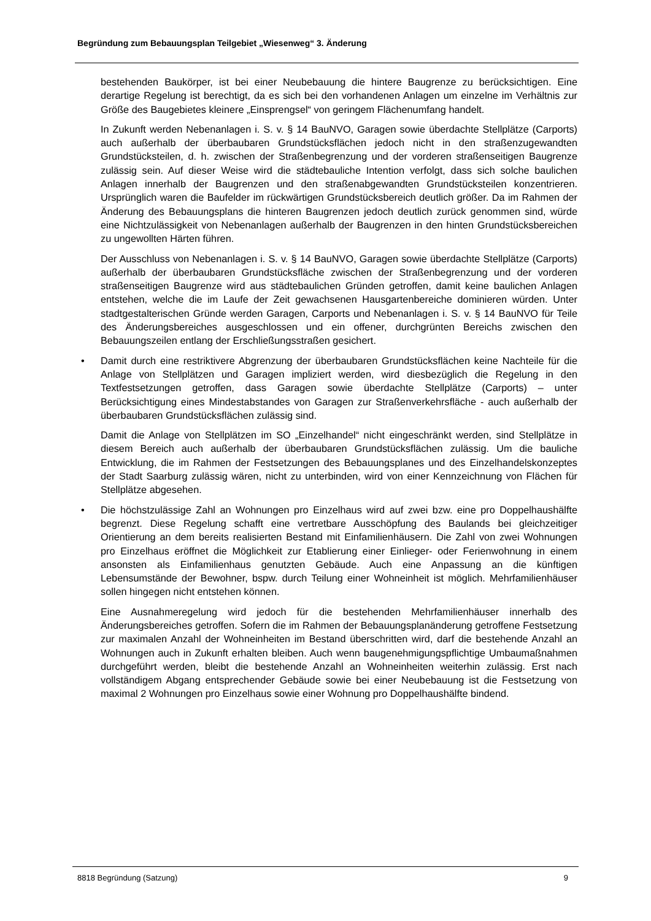Begründung zum Bebauungsplan Teilgebiet „Wiesenweg“ 3. Änderung
bestehenden Baukörper, ist bei einer Neubebauung die hintere Baugrenze zu berücksichtigen. Eine derartige Regelung ist berechtigt, da es sich bei den vorhandenen Anlagen um einzelne im Verhältnis zur Größe des Baugebietes kleinere „Einsprengsel“ von geringem Flächenumfang handelt.
In Zukunft werden Nebenanlagen i. S. v. § 14 BauNVO, Garagen sowie überdachte Stellplätze (Carports) auch außerhalb der überbaubaren Grundstücksflächen jedoch nicht in den straßenzugewandten Grundstücksteilen, d. h. zwischen der Straßenbegrenzung und der vorderen straßenseitigen Baugrenze zulässig sein. Auf dieser Weise wird die städtebauliche Intention verfolgt, dass sich solche baulichen Anlagen innerhalb der Baugrenzen und den straßenabgewandten Grundstücksteilen konzentrieren. Ursprünglich waren die Baufelder im rückwärtigen Grundstücksbereich deutlich größer. Da im Rahmen der Änderung des Bebauungsplans die hinteren Baugrenzen jedoch deutlich zurück genommen sind, würde eine Nichtzulässigkeit von Nebenanlagen außerhalb der Baugrenzen in den hinten Grundstücksbereichen zu ungewollten Härten führen.
Der Ausschluss von Nebenanlagen i. S. v. § 14 BauNVO, Garagen sowie überdachte Stellplätze (Carports) außerhalb der überbaubaren Grundstücksfläche zwischen der Straßenbegrenzung und der vorderen straßenseitigen Baugrenze wird aus städtebaulichen Gründen getroffen, damit keine baulichen Anlagen entstehen, welche die im Laufe der Zeit gewachsenen Hausgartenbereiche dominieren würden. Unter stadtgestalterischen Gründe werden Garagen, Carports und Nebenanlagen i. S. v. § 14 BauNVO für Teile des Änderungsbereiches ausgeschlossen und ein offener, durchgrünten Bereichs zwischen den Bebauungszeilen entlang der Erschließungsstraßen gesichert.
• Damit durch eine restriktivere Abgrenzung der überbaubaren Grundstücksflächen keine Nachteile für die Anlage von Stellplätzen und Garagen impliziert werden, wird diesbezüglich die Regelung in den Textfestsetzungen getroffen, dass Garagen sowie überdachte Stellplätze (Carports) – unter Berücksichtigung eines Mindestabstandes von Garagen zur Straßenverkehrsfläche - auch außerhalb der überbaubaren Grundstücksflächen zulässig sind.
Damit die Anlage von Stellplätzen im SO „Einzelhandel“ nicht eingeschränkt werden, sind Stellplätze in diesem Bereich auch außerhalb der überbaubaren Grundstücksflächen zulässig. Um die bauliche Entwicklung, die im Rahmen der Festsetzungen des Bebauungsplanes und des Einzelhandelskonzeptes der Stadt Saarburg zulässig wären, nicht zu unterbinden, wird von einer Kennzeichnung von Flächen für Stellplätze abgesehen.
• Die höchstzulässige Zahl an Wohnungen pro Einzelhaus wird auf zwei bzw. eine pro Doppelhaushälfte begrenzt. Diese Regelung schafft eine vertretbare Ausschöpfung des Baulands bei gleichzeitiger Orientierung an dem bereits realisierten Bestand mit Einfamilienhäusern. Die Zahl von zwei Wohnungen pro Einzelhaus eröffnet die Möglichkeit zur Etablierung einer Einlieger- oder Ferienwohnung in einem ansonsten als Einfamilienhaus genutzten Gebäude. Auch eine Anpassung an die künftigen Lebensumstände der Bewohner, bspw. durch Teilung einer Wohneinheit ist möglich. Mehrfamilienhäuser sollen hingegen nicht entstehen können.
Eine Ausnahmeregelung wird jedoch für die bestehenden Mehrfamilienhäuser innerhalb des Änderungsbereiches getroffen. Sofern die im Rahmen der Bebauungsplanänderung getroffene Festsetzung zur maximalen Anzahl der Wohneinheiten im Bestand überschritten wird, darf die bestehende Anzahl an Wohnungen auch in Zukunft erhalten bleiben. Auch wenn baugenehmigungspflichtige Umbaumaßnahmen durchgeführt werden, bleibt die bestehende Anzahl an Wohneinheiten weiterhin zulässig. Erst nach vollständigem Abgang entsprechender Gebäude sowie bei einer Neubebauung ist die Festsetzung von maximal 2 Wohnungen pro Einzelhaus sowie einer Wohnung pro Doppelhaushälfte bindend.
8818 Begründung (Satzung) 9